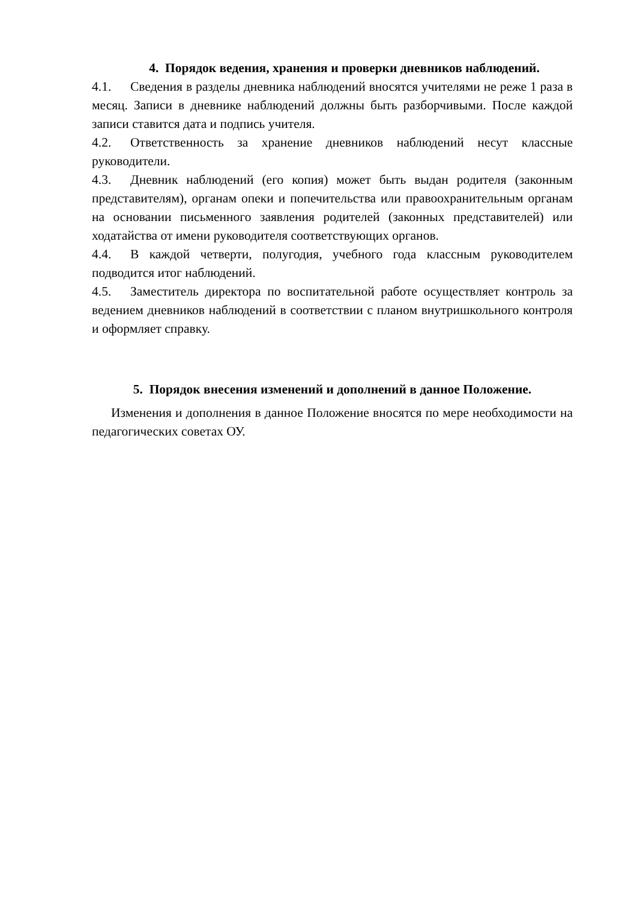4. Порядок ведения, хранения и проверки дневников наблюдений.
4.1. Сведения в разделы дневника наблюдений вносятся учителями не реже 1 раза в месяц. Записи в дневнике наблюдений должны быть разборчивыми. После каждой записи ставится дата и подпись учителя.
4.2. Ответственность за хранение дневников наблюдений несут классные руководители.
4.3. Дневник наблюдений (его копия) может быть выдан родителя (законным представителям), органам опеки и попечительства или правоохранительным органам на основании письменного заявления родителей (законных представителей) или ходатайства от имени руководителя соответствующих органов.
4.4. В каждой четверти, полугодия, учебного года классным руководителем подводится итог наблюдений.
4.5. Заместитель директора по воспитательной работе осуществляет контроль за ведением дневников наблюдений в соответствии с планом внутришкольного контроля и оформляет справку.
5. Порядок внесения изменений и дополнений в данное Положение.
Изменения и дополнения в данное Положение вносятся по мере необходимости на педагогических советах ОУ.